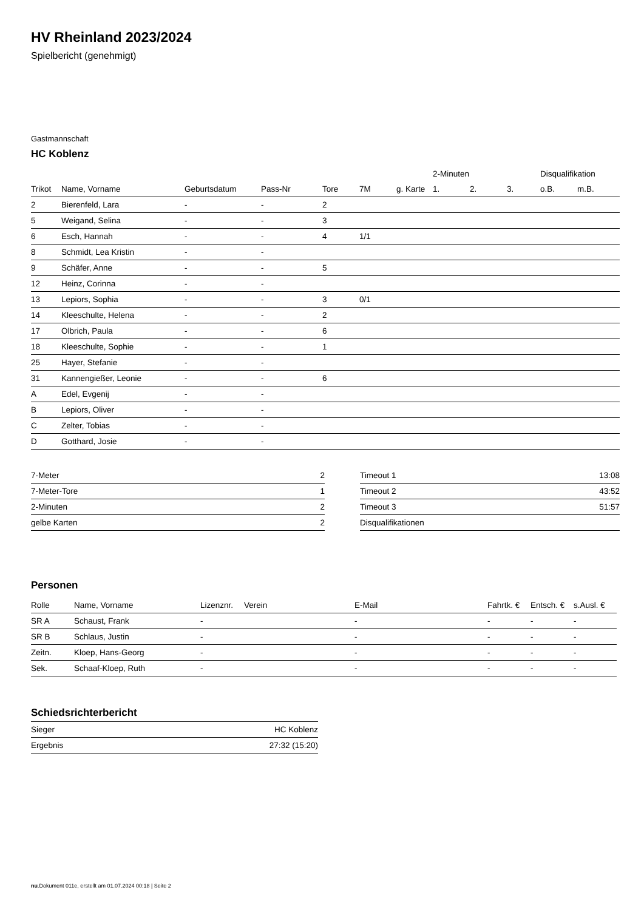HV Rheinland 2023/2024
Spielbericht (genehmigt)
Gastmannschaft
HC Koblenz
| | | | | | | | 2-Minuten | | | Disqualifikation | |
| --- | --- | --- | --- | --- | --- | --- | --- | --- | --- | --- | --- |
| Trikot | Name, Vorname | Geburtsdatum | Pass-Nr | Tore | 7M | g. Karte | 1. | 2. | 3. | o.B. | m.B. |
| 2 | Bierenfeld, Lara | - | - | 2 | | | | | | | |
| 5 | Weigand, Selina | - | - | 3 | | | | | | | |
| 6 | Esch, Hannah | - | - | 4 | 1/1 | | | | | | |
| 8 | Schmidt, Lea Kristin | - | - | | | | | | | | |
| 9 | Schäfer, Anne | - | - | 5 | | | | | | | |
| 12 | Heinz, Corinna | - | - | | | | | | | | |
| 13 | Lepiors, Sophia | - | - | 3 | 0/1 | | | | | | |
| 14 | Kleeschulte, Helena | - | - | 2 | | | | | | | |
| 17 | Olbrich, Paula | - | - | 6 | | | | | | | |
| 18 | Kleeschulte, Sophie | - | - | 1 | | | | | | | |
| 25 | Hayer, Stefanie | - | - | | | | | | | | |
| 31 | Kannengießer, Leonie | - | - | 6 | | | | | | | |
| A | Edel, Evgenij | - | - | | | | | | | | |
| B | Lepiors, Oliver | - | - | | | | | | | | |
| C | Zelter, Tobias | - | - | | | | | | | | |
| D | Gotthard, Josie | - | - | | | | | | | | |
| 7-Meter | 2 |
| 7-Meter-Tore | 1 |
| 2-Minuten | 2 |
| gelbe Karten | 2 |
| Timeout 1 | 13:08 |
| Timeout 2 | 43:52 |
| Timeout 3 | 51:57 |
| Disqualifikationen | |
Personen
| Rolle | Name, Vorname | Lizenznr. | Verein | E-Mail | Fahrtk. € | Entsch. € | s.Ausl. € |
| --- | --- | --- | --- | --- | --- | --- | --- |
| SR A | Schaust, Frank | - | | - | - | - | - |
| SR B | Schlaus, Justin | - | | - | - | - | - |
| Zeitn. | Kloep, Hans-Georg | - | | - | - | - | - |
| Sek. | Schaaf-Kloep, Ruth | - | | - | - | - | - |
Schiedsrichterbericht
| Sieger | HC Koblenz |
| Ergebnis | 27:32 (15:20) |
nu.Dokument 011e, erstellt am 01.07.2024 00:18 | Seite 2